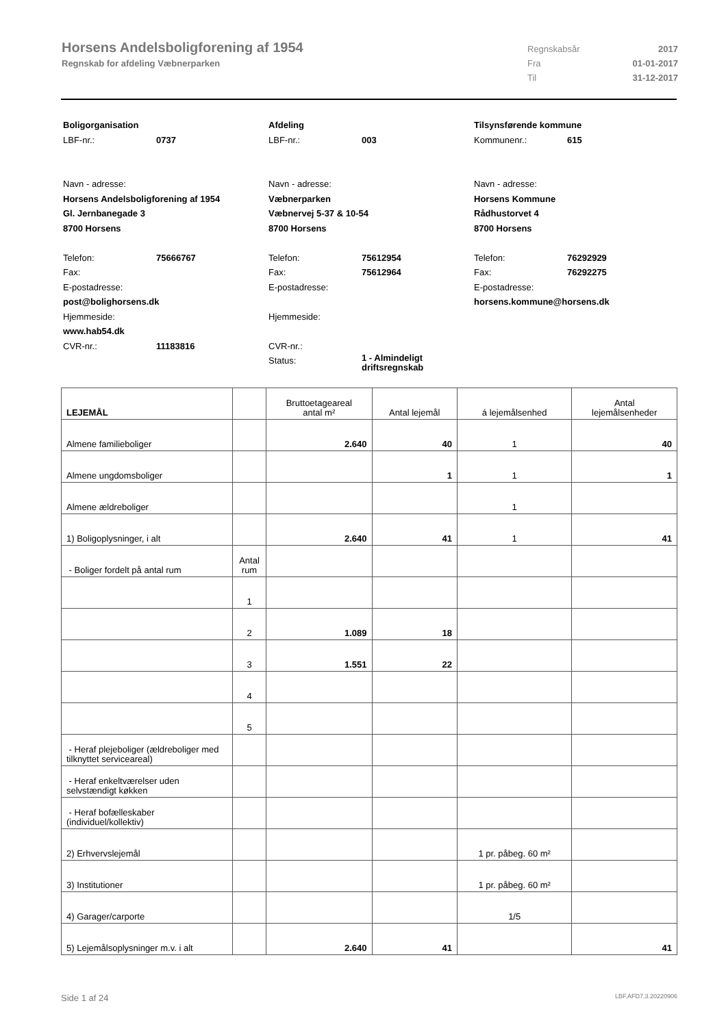Horsens Andelsboligforening af 1954
Regnskab for afdeling Væbnerparken
Regnskabsår 2017
Fra 01-01-2017
Til 31-12-2017
Boligorganisation
LBF-nr.: 0737
Navn - adresse:
Horsens Andelsboligforening af 1954
Gl. Jernbanegade 3
8700 Horsens
Telefon: 75666767
Fax:
E-postadresse:
post@bolighorsens.dk
Hjemmeside:
www.hab54.dk
CVR-nr.: 11183816
Afdeling
LBF-nr.: 003
Navn - adresse:
Væbnerparken
Væbnervej 5-37 & 10-54
8700 Horsens
Telefon: 75612954
Fax: 75612964
E-postadresse:
Hjemmeside:
CVR-nr.:
Status: 1 - Almindeligt
driftsregnskab
Tilsynsførende kommune
Kommunenr.: 615
Navn - adresse:
Horsens Kommune
Rådhustorvet 4
8700 Horsens
Telefon: 76292929
Fax: 76292275
E-postadresse:
horsens.kommune@horsens.dk
| LEJEMÅL | | Bruttoetageareal antal m² | Antal lejemål | á lejemålsenhed | Antal lejemålsenheder |
| --- | --- | --- | --- | --- | --- |
| Almene familieboliger | | 2.640 | 40 | 1 | 40 |
| Almene ungdomsboliger | | | 1 | 1 | 1 |
| Almene ældreboliger | | | | 1 | |
| 1) Boligoplysninger, i alt | | 2.640 | 41 | 1 | 41 |
| - Boliger fordelt på antal rum | Antal rum | | | | |
| | 1 | | | | |
| | 2 | 1.089 | 18 | | |
| | 3 | 1.551 | 22 | | |
| | 4 | | | | |
| | 5 | | | | |
| - Heraf plejeboliger (ældreboliger med tilknyttet serviceareal) | | | | | |
| - Heraf enkeltværelser uden selvstændigt køkken | | | | | |
| - Heraf bofælleskaber (individuel/kollektiv) | | | | | |
| 2) Erhvervslejemål | | | | 1 pr. påbeg. 60 m² | |
| 3) Institutioner | | | | 1 pr. påbeg. 60 m² | |
| 4) Garager/carporte | | | | 1/5 | |
| 5) Lejemålsoplysninger m.v. i alt | | 2.640 | 41 | | 41 |
Side 1 af 24 LBF.AFD7.3.20220906